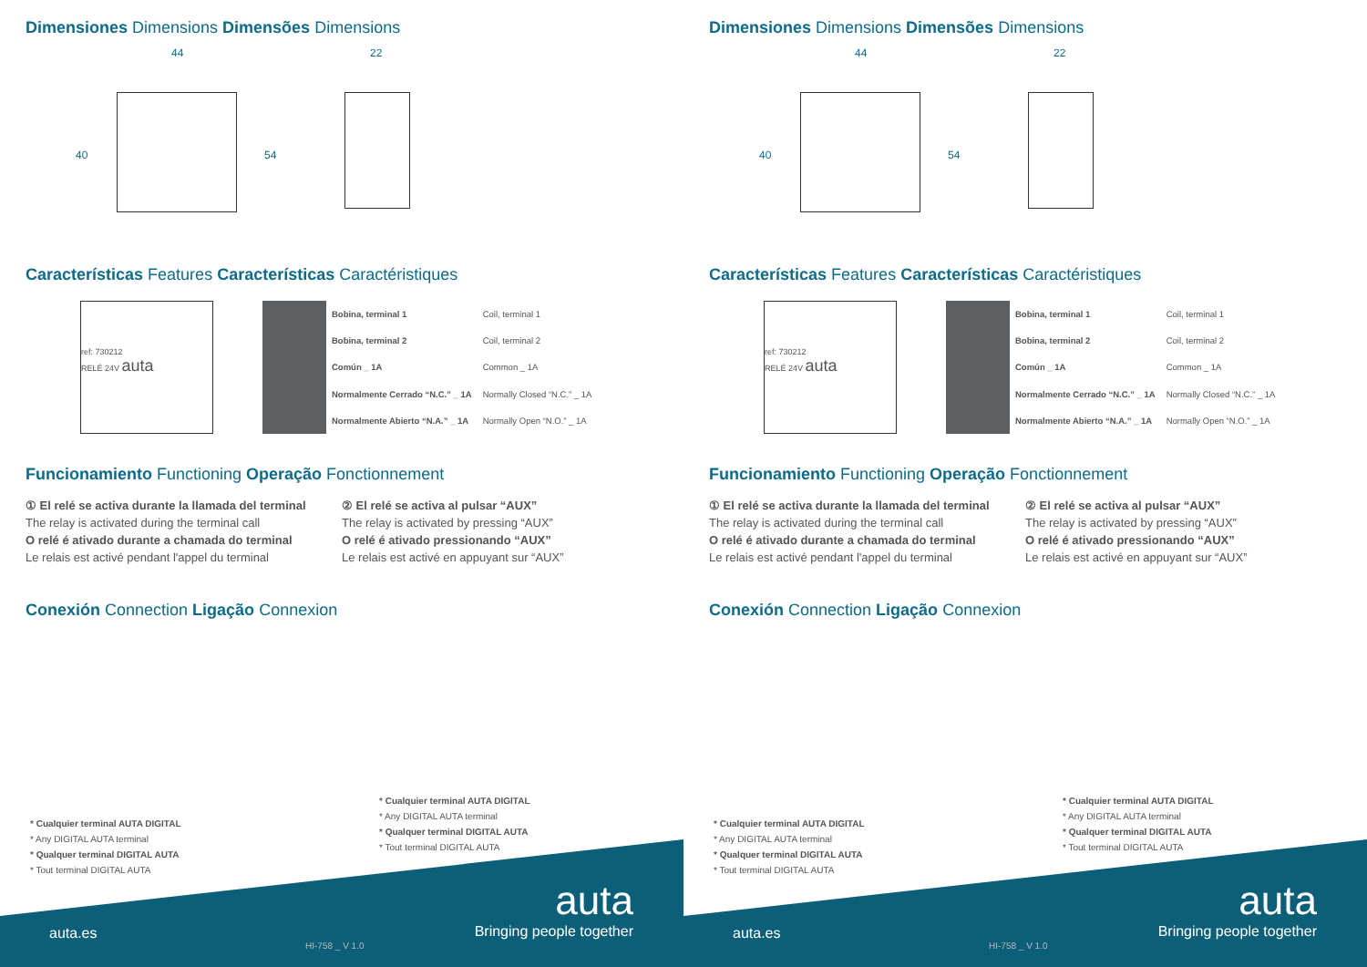Dimensiones Dimensions Dimensões Dimensions
44 22
40 54
Características Features Características Caractéristiques
ref: 730212
RELÉ 24V auta
| | Bobina, terminal 1 | Coil, terminal 1 |
| | Bobina, terminal 2 | Coil, terminal 2 |
| | Común _ 1A | Common _ 1A |
| | Normalmente Cerrado “N.C.” _ 1A | Normally Closed “N.C.” _ 1A |
| | Normalmente Abierto “N.A.” _ 1A | Normally Open “N.O.” _ 1A |
Funcionamiento Functioning Operação Fonctionnement
① El relé se activa durante la llamada del terminal
The relay is activated during the terminal call
O relé é ativado durante a chamada do terminal
Le relais est activé pendant l'appel du terminal
② El relé se activa al pulsar “AUX”
The relay is activated by pressing “AUX”
O relé é ativado pressionando “AUX”
Le relais est activé en appuyant sur “AUX”
Conexión Connection Ligação Connexion
* Cualquier terminal AUTA DIGITAL
* Any DIGITAL AUTA terminal
* Qualquer terminal DIGITAL AUTA
* Tout terminal DIGITAL AUTA
* Cualquier terminal AUTA DIGITAL
* Any DIGITAL AUTA terminal
* Qualquer terminal DIGITAL AUTA
* Tout terminal DIGITAL AUTA
auta.es
HI-758 _ V 1.0
auta
Bringing people together
Dimensiones Dimensions Dimensões Dimensions
44 22
40 54
Características Features Características Caractéristiques
ref: 730212
RELÉ 24V auta
| | Bobina, terminal 1 | Coil, terminal 1 |
| | Bobina, terminal 2 | Coil, terminal 2 |
| | Común _ 1A | Common _ 1A |
| | Normalmente Cerrado “N.C.” _ 1A | Normally Closed “N.C.” _ 1A |
| | Normalmente Abierto “N.A.” _ 1A | Normally Open “N.O.” _ 1A |
Funcionamiento Functioning Operação Fonctionnement
① El relé se activa durante la llamada del terminal
The relay is activated during the terminal call
O relé é ativado durante a chamada do terminal
Le relais est activé pendant l'appel du terminal
② El relé se activa al pulsar “AUX”
The relay is activated by pressing “AUX”
O relé é ativado pressionando “AUX”
Le relais est activé en appuyant sur “AUX”
Conexión Connection Ligação Connexion
* Cualquier terminal AUTA DIGITAL
* Any DIGITAL AUTA terminal
* Qualquer terminal DIGITAL AUTA
* Tout terminal DIGITAL AUTA
* Cualquier terminal AUTA DIGITAL
* Any DIGITAL AUTA terminal
* Qualquer terminal DIGITAL AUTA
* Tout terminal DIGITAL AUTA
auta.es
HI-758 _ V 1.0
auta
Bringing people together